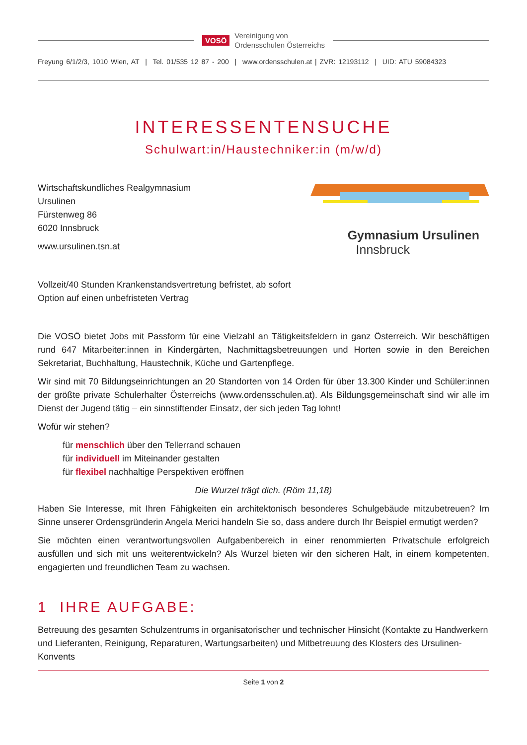VOSÖ
Vereinigung von
Ordensschulen Österreichs
Freyung 6/1/2/3, 1010 Wien, AT | Tel. 01/535 12 87 - 200 | www.ordensschulen.at | ZVR: 12193112 | UID: ATU 59084323
INTERESSENTENSUCHE
Schulwart:in/Haustechniker:in (m/w/d)
Wirtschaftskundliches Realgymnasium
Ursulinen
Fürstenweg 86
6020 Innsbruck
www.ursulinen.tsn.at
Gymnasium Ursulinen
Innsbruck
Vollzeit/40 Stunden Krankenstandsvertretung befristet, ab sofort
Option auf einen unbefristeten Vertrag
Die VOSÖ bietet Jobs mit Passform für eine Vielzahl an Tätigkeitsfeldern in ganz Österreich. Wir beschäftigen rund 647 Mitarbeiter:innen in Kindergärten, Nachmittagsbetreuungen und Horten sowie in den Bereichen Sekretariat, Buchhaltung, Haustechnik, Küche und Gartenpflege.
Wir sind mit 70 Bildungseinrichtungen an 20 Standorten von 14 Orden für über 13.300 Kinder und Schüler:innen der größte private Schulerhalter Österreichs (www.ordensschulen.at). Als Bildungsgemeinschaft sind wir alle im Dienst der Jugend tätig – ein sinnstiftender Einsatz, der sich jeden Tag lohnt!
Wofür wir stehen?
für menschlich über den Tellerrand schauen
für individuell im Miteinander gestalten
für flexibel nachhaltige Perspektiven eröffnen
Die Wurzel trägt dich. (Röm 11,18)
Haben Sie Interesse, mit Ihren Fähigkeiten ein architektonisch besonderes Schulgebäude mitzubetreuen? Im Sinne unserer Ordensgründerin Angela Merici handeln Sie so, dass andere durch Ihr Beispiel ermutigt werden?
Sie möchten einen verantwortungsvollen Aufgabenbereich in einer renommierten Privatschule erfolgreich ausfüllen und sich mit uns weiterentwickeln? Als Wurzel bieten wir den sicheren Halt, in einem kompetenten, engagierten und freundlichen Team zu wachsen.
1 IHRE AUFGABE:
Betreuung des gesamten Schulzentrums in organisatorischer und technischer Hinsicht (Kontakte zu Handwerkern und Lieferanten, Reinigung, Reparaturen, Wartungsarbeiten) und Mitbetreuung des Klosters des Ursulinen-Konvents
Seite 1 von 2